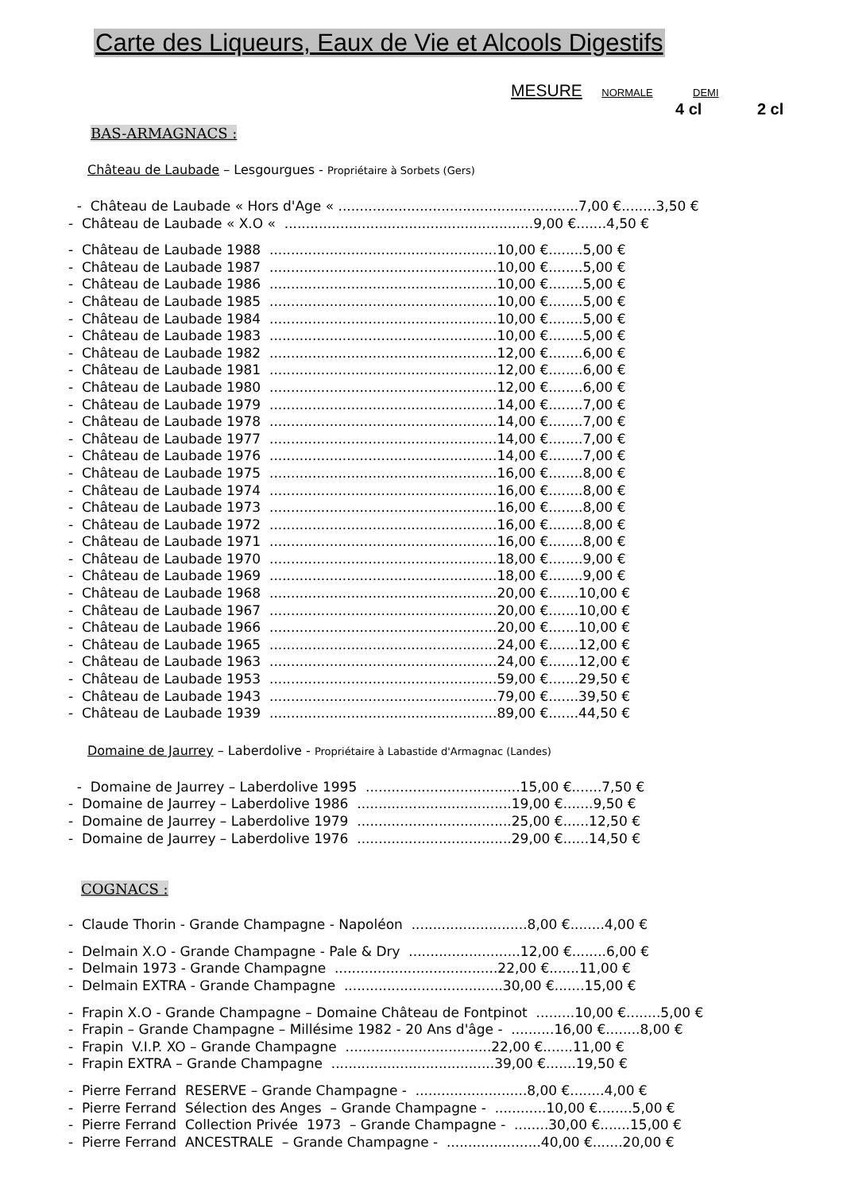Carte des Liqueurs, Eaux de Vie et Alcools Digestifs
MESURE NORMALE DEMI
4 cl 2 cl
BAS-ARMAGNACS :
Château de Laubade – Lesgourgues - Propriétaire à Sorbets (Gers)
- Château de Laubade « Hors d'Age « ........................................................7,00 €........3,50 € - Château de Laubade « X.O « ..........................................................9,00 €.......4,50 €
- Château de Laubade 1988 .....................................................10,00 €........5,00 € - Château de Laubade 1987 .....................................................10,00 €........5,00 € - Château de Laubade 1986 .....................................................10,00 €........5,00 € - Château de Laubade 1985 .....................................................10,00 €........5,00 € - Château de Laubade 1984 .....................................................10,00 €........5,00 € - Château de Laubade 1983 .....................................................10,00 €........5,00 € - Château de Laubade 1982 .....................................................12,00 €........6,00 € - Château de Laubade 1981 .....................................................12,00 €........6,00 € - Château de Laubade 1980 .....................................................12,00 €........6,00 € - Château de Laubade 1979 .....................................................14,00 €........7,00 € - Château de Laubade 1978 .....................................................14,00 €........7,00 € - Château de Laubade 1977 .....................................................14,00 €........7,00 € - Château de Laubade 1976 .....................................................14,00 €........7,00 € - Château de Laubade 1975 .....................................................16,00 €........8,00 € - Château de Laubade 1974 .....................................................16,00 €........8,00 € - Château de Laubade 1973 .....................................................16,00 €........8,00 € - Château de Laubade 1972 .....................................................16,00 €........8,00 € - Château de Laubade 1971 .....................................................16,00 €........8,00 € - Château de Laubade 1970 .....................................................18,00 €........9,00 € - Château de Laubade 1969 .....................................................18,00 €........9,00 € - Château de Laubade 1968 .....................................................20,00 €.......10,00 € - Château de Laubade 1967 .....................................................20,00 €.......10,00 € - Château de Laubade 1966 .....................................................20,00 €.......10,00 € - Château de Laubade 1965 .....................................................24,00 €.......12,00 € - Château de Laubade 1963 .....................................................24,00 €.......12,00 € - Château de Laubade 1953 .....................................................59,00 €.......29,50 € - Château de Laubade 1943 .....................................................79,00 €.......39,50 € - Château de Laubade 1939 .....................................................89,00 €.......44,50 €
Domaine de Jaurrey – Laberdolive - Propriétaire à Labastide d'Armagnac (Landes)
- Domaine de Jaurrey – Laberdolive 1995 ....................................15,00 €.......7,50 € - Domaine de Jaurrey – Laberdolive 1986 ....................................19,00 €.......9,50 € - Domaine de Jaurrey – Laberdolive 1979 ....................................25,00 €......12,50 € - Domaine de Jaurrey – Laberdolive 1976 ....................................29,00 €......14,50 €
COGNACS :
- Claude Thorin - Grande Champagne - Napoléon ...........................8,00 €........4,00 €
- Delmain X.O - Grande Champagne - Pale & Dry ..........................12,00 €........6,00 € - Delmain 1973 - Grande Champagne ......................................22,00 €.......11,00 € - Delmain EXTRA - Grande Champagne .....................................30,00 €.......15,00 €
- Frapin X.O - Grande Champagne – Domaine Château de Fontpinot .........10,00 €........5,00 € - Frapin – Grande Champagne – Millésime 1982 - 20 Ans d'âge - ..........16,00 €........8,00 € - Frapin V.I.P. XO – Grande Champagne ..................................22,00 €.......11,00 € - Frapin EXTRA – Grande Champagne ......................................39,00 €.......19,50 €
- Pierre Ferrand RESERVE – Grande Champagne - ..........................8,00 €........4,00 € - Pierre Ferrand Sélection des Anges – Grande Champagne - ............10,00 €........5,00 € - Pierre Ferrand Collection Privée 1973 – Grande Champagne - ........30,00 €.......15,00 € - Pierre Ferrand ANCESTRALE – Grande Champagne - ......................40,00 €.......20,00 €